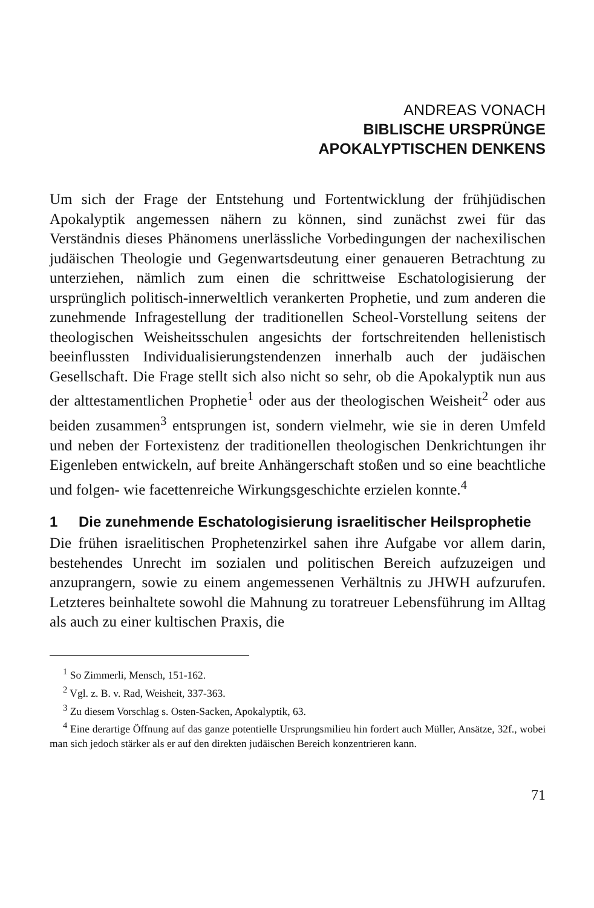ANDREAS VONACH
BIBLISCHE URSPRÜNGE
APOKALYPTISCHEN DENKENS
Um sich der Frage der Entstehung und Fortentwicklung der frühjüdischen Apokalyptik angemessen nähern zu können, sind zunächst zwei für das Verständnis dieses Phänomens unerlässliche Vorbedingungen der nachexilischen judäischen Theologie und Gegenwartsdeutung einer genaueren Betrachtung zu unterziehen, nämlich zum einen die schrittweise Eschatologisierung der ursprünglich politisch-innerweltlich verankerten Prophetie, und zum anderen die zunehmende Infragestellung der traditionellen Scheol-Vorstellung seitens der theologischen Weisheitsschulen angesichts der fortschreitenden hellenistisch beeinflussten Individualisierungstendenzen innerhalb auch der judäischen Gesellschaft. Die Frage stellt sich also nicht so sehr, ob die Apokalyptik nun aus der alttestamentlichen Prophetie<sup>1</sup> oder aus der theologischen Weisheit<sup>2</sup> oder aus beiden zusammen<sup>3</sup> entsprungen ist, sondern vielmehr, wie sie in deren Umfeld und neben der Fortexistenz der traditionellen theologischen Denkrichtungen ihr Eigenleben entwickeln, auf breite Anhängerschaft stoßen und so eine beachtliche und folgen- wie facettenreiche Wirkungsgeschichte erzielen konnte.<sup>4</sup>
1 Die zunehmende Eschatologisierung israelitischer Heilsprophetie
Die frühen israelitischen Prophetenzirkel sahen ihre Aufgabe vor allem darin, bestehendes Unrecht im sozialen und politischen Bereich aufzuzeigen und anzuprangern, sowie zu einem angemessenen Verhältnis zu JHWH aufzurufen. Letzteres beinhaltete sowohl die Mahnung zu toratreuer Lebensführung im Alltag als auch zu einer kultischen Praxis, die
<sup>1</sup> So Zimmerli, Mensch, 151-162.
<sup>2</sup> Vgl. z. B. v. Rad, Weisheit, 337-363.
<sup>3</sup> Zu diesem Vorschlag s. Osten-Sacken, Apokalyptik, 63.
<sup>4</sup> Eine derartige Öffnung auf das ganze potentielle Ursprungsmilieu hin fordert auch Müller, Ansätze, 32f., wobei man sich jedoch stärker als er auf den direkten judäischen Bereich konzentrieren kann.
71